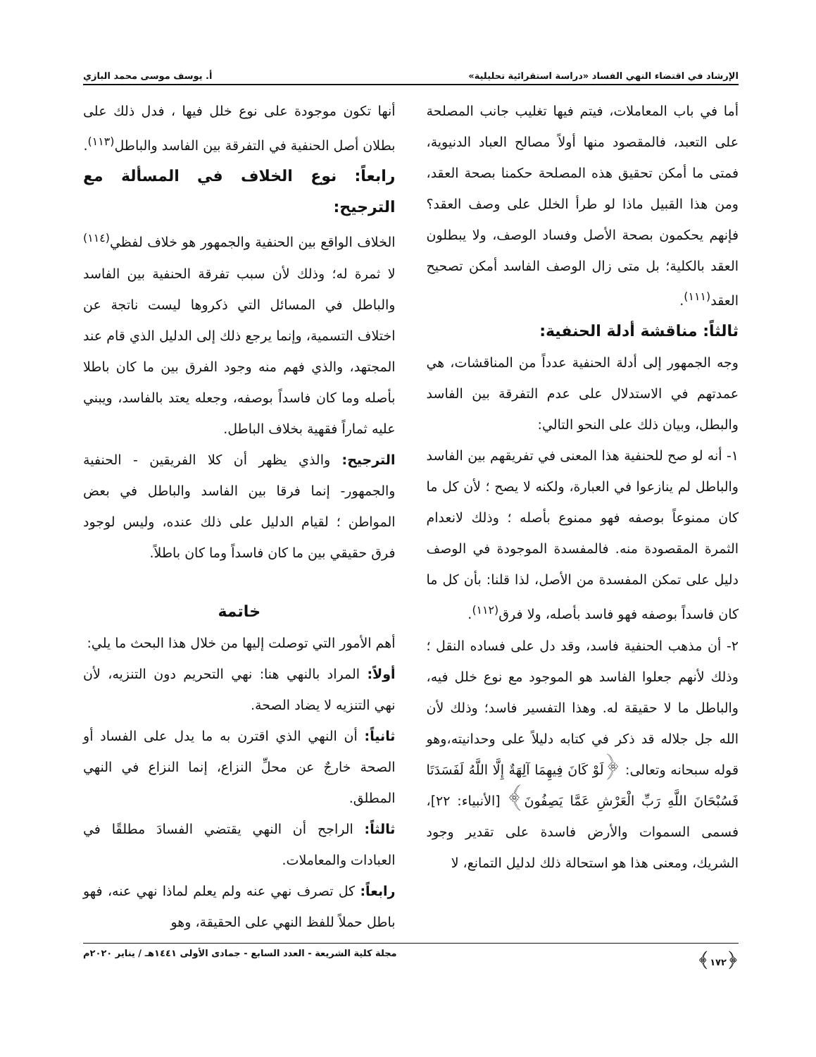الإرشاد في اقتضاء النهي الفساد «دراسة استقرائية تحليلية» أ. يوسف موسى محمد البازي
أما في باب المعاملات، فيتم فيها تغليب جانب المصلحة على التعبد، فالمقصود منها أولاً مصالح العباد الدنيوية، فمتى ما أمكن تحقيق هذه المصلحة حكمنا بصحة العقد، ومن هذا القبيل ماذا لو طرأ الخلل على وصف العقد؟ فإنهم يحكمون بصحة الأصل وفساد الوصف، ولا يبطلون العقد بالكلية؛ بل متى زال الوصف الفاسد أمكن تصحيح العقد<sup>(١١١)</sup>.
ثالثاً: مناقشة أدلة الحنفية:
وجه الجمهور إلى أدلة الحنفية عدداً من المناقشات، هي عمدتهم في الاستدلال على عدم التفرقة بين الفاسد والبطل، وبيان ذلك على النحو التالي:
١- أنه لو صح للحنفية هذا المعنى في تفريقهم بين الفاسد والباطل لم ينازعوا في العبارة، ولكنه لا يصح ؛ لأن كل ما كان ممنوعاً بوصفه فهو ممنوع بأصله ؛ وذلك لانعدام الثمرة المقصودة منه. فالمفسدة الموجودة في الوصف دليل على تمكن المفسدة من الأصل، لذا قلنا: بأن كل ما كان فاسداً بوصفه فهو فاسد بأصله، ولا فرق<sup>(١١٢)</sup>.
٢- أن مذهب الحنفية فاسد، وقد دل على فساده النقل ؛ وذلك لأنهم جعلوا الفاسد هو الموجود مع نوع خلل فيه، والباطل ما لا حقيقة له. وهذا التفسير فاسد؛ وذلك لأن الله جل جلاله قد ذكر في كتابه دليلاً على وحدانيته،وهو قوله سبحانه وتعالى: ﴿لَوْ كَانَ فِيهِمَا آلِهَةٌ إِلَّا اللَّهُ لَفَسَدَتَا فَسُبْحَانَ اللَّهِ رَبِّ الْعَرْشِ عَمَّا يَصِفُونَ﴾ [الأنبياء: ٢٢]، فسمى السموات والأرض فاسدة على تقدير وجود الشريك، ومعنى هذا هو استحالة ذلك لدليل التمانع، لا
أنها تكون موجودة على نوع خلل فيها ، فدل ذلك على بطلان أصل الحنفية في التفرقة بين الفاسد والباطل<sup>(١١٣)</sup>.
رابعاً: نوع الخلاف في المسألة مع الترجيح:
الخلاف الواقع بين الحنفية والجمهور هو خلاف لفظي<sup>(١١٤)</sup> لا ثمرة له؛ وذلك لأن سبب تفرقة الحنفية بين الفاسد والباطل في المسائل التي ذكروها ليست ناتجة عن اختلاف التسمية، وإنما يرجع ذلك إلى الدليل الذي قام عند المجتهد، والذي فهم منه وجود الفرق بين ما كان باطلا بأصله وما كان فاسداً بوصفه، وجعله يعتد بالفاسد، ويبني عليه ثماراً فقهية بخلاف الباطل.
الترجيح: والذي يظهر أن كلا الفريقين - الحنفية والجمهور- إنما فرقا بين الفاسد والباطل في بعض المواطن ؛ لقيام الدليل على ذلك عنده، وليس لوجود فرق حقيقي بين ما كان فاسداً وما كان باطلاً.
خاتمة
أهم الأمور التي توصلت إليها من خلال هذا البحث ما يلي:
أولاً: المراد بالنهي هنا: نهي التحريم دون التنزيه، لأن نهي التنزيه لا يضاد الصحة.
ثانياً: أن النهي الذي اقترن به ما يدل على الفساد أو الصحة خارجٌ عن محلِّ النزاع، إنما النزاع في النهي المطلق.
ثالثاً: الراجح أن النهي يقتضي الفسادَ مطلقًا في العبادات والمعاملات.
رابعاً: كل تصرف نهي عنه ولم يعلم لماذا نهي عنه، فهو باطل حملاً للفظ النهي على الحقيقة، وهو
﴿١٧٢﴾ مجلة كلية الشريعة - العدد السابع - جمادى الأولى ١٤٤١هـ / يناير ٢٠٢٠م